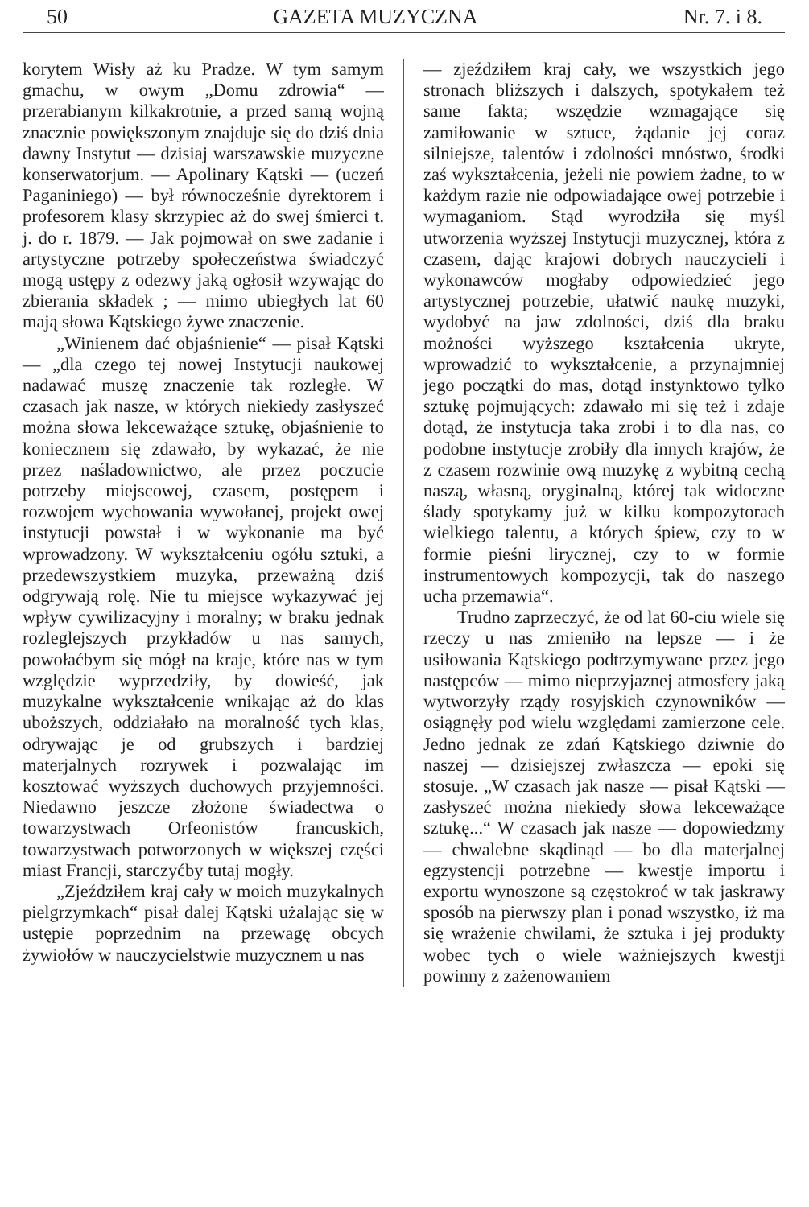50 GAZETA MUZYCZNA Nr. 7. i 8.
korytem Wisły aż ku Pradze. W tym samym gmachu, w owym „Domu zdrowia“ — przerabianym kilkakrotnie, a przed samą wojną znacznie powiększonym znajduje się do dziś dnia dawny Instytut — dzisiaj warszawskie muzyczne konserwatorjum. — Apolinary Kątski — (uczeń Paganiniego) — był równocześnie dyrektorem i profesorem klasy skrzypiec aż do swej śmierci t. j. do r. 1879. — Jak pojmował on swe zadanie i artystyczne potrzeby społeczeństwa świadczyć mogą ustępy z odezwy jaką ogłosił wzywając do zbierania składek ; — mimo ubiegłych lat 60 mają słowa Kątskiego żywe znaczenie.
„Winienem dać objaśnienie“ — pisał Kątski — „dla czego tej nowej Instytucji naukowej nadawać muszę znaczenie tak rozległe. W czasach jak nasze, w których niekiedy zasłyszeć można słowa lekceważące sztukę, objaśnienie to koniecznem się zdawało, by wykazać, że nie przez naśladownictwo, ale przez poczucie potrzeby miejscowej, czasem, postępem i rozwojem wychowania wywołanej, projekt owej instytucji powstał i w wykonanie ma być wprowadzony. W wykształceniu ogółu sztuki, a przedewszystkiem muzyka, przeważną dziś odgrywają rolę. Nie tu miejsce wykazywać jej wpływ cywilizacyjny i moralny; w braku jednak rozleglejszych przykładów u nas samych, powołaćbym się mógł na kraje, które nas w tym względzie wyprzedziły, by dowieść, jak muzykalne wykształcenie wnikając aż do klas uboższych, oddziałało na moralność tych klas, odrywając je od grubszych i bardziej materjalnych rozrywek i pozwalając im kosztować wyższych duchowych przyjemności. Niedawno jeszcze złożone świadectwa o towarzystwach Orfeonistów francuskich, towarzystwach potworzonych w większej części miast Francji, starczyćby tutaj mogły.
„Zjeździłem kraj cały w moich muzykalnych pielgrzymkach“ pisał dalej Kątski użalając się w ustępie poprzednim na przewagę obcych żywiołów w nauczycielstwie muzycznem u nas
— zjeździłem kraj cały, we wszystkich jego stronach bliższych i dalszych, spotykałem też same fakta; wszędzie wzmagające się zamiłowanie w sztuce, żądanie jej coraz silniejsze, talentów i zdolności mnóstwo, środki zaś wykształcenia, jeżeli nie powiem żadne, to w każdym razie nie odpowiadające owej potrzebie i wymaganiom. Stąd wyrodziła się myśl utworzenia wyższej Instytucji muzycznej, która z czasem, dając krajowi dobrych nauczycieli i wykonawców mogłaby odpowiedzieć jego artystycznej potrzebie, ułatwić naukę muzyki, wydobyć na jaw zdolności, dziś dla braku możności wyższego kształcenia ukryte, wprowadzić to wykształcenie, a przynajmniej jego początki do mas, dotąd instynktowo tylko sztukę pojmujących: zdawało mi się też i zdaje dotąd, że instytucja taka zrobi i to dla nas, co podobne instytucje zrobiły dla innych krajów, że z czasem rozwinie ową muzykę z wybitną cechą naszą, własną, oryginalną, której tak widoczne ślady spotykamy już w kilku kompozytorach wielkiego talentu, a których śpiew, czy to w formie pieśni lirycznej, czy to w formie instrumentowych kompozycji, tak do naszego ucha przemawia“.
Trudno zaprzeczyć, że od lat 60-ciu wiele się rzeczy u nas zmieniło na lepsze — i że usiłowania Kątskiego podtrzymywane przez jego następców — mimo nieprzyjaznej atmosfery jaką wytworzyły rządy rosyjskich czynowników — osiągnęły pod wielu względami zamierzone cele. Jedno jednak ze zdań Kątskiego dziwnie do naszej — dzisiejszej zwłaszcza — epoki się stosuje. „W czasach jak nasze — pisał Kątski — zasłyszeć można niekiedy słowa lekceważące sztukę...“ W czasach jak nasze — dopowiedzmy — chwalebne skądinąd — bo dla materjalnej egzystencji potrzebne — kwestje importu i exportu wynoszone są częstokroć w tak jaskrawy sposób na pierwszy plan i ponad wszystko, iż ma się wrażenie chwilami, że sztuka i jej produkty wobec tych o wiele ważniejszych kwestji powinny z zażenowaniem